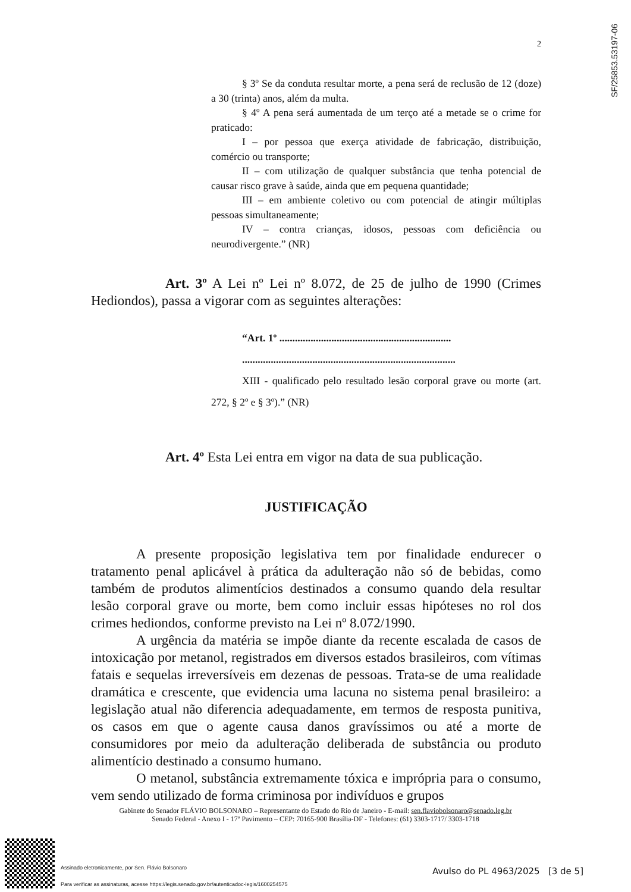SF/25853.53197-06
2
§ 3º Se da conduta resultar morte, a pena será de reclusão de 12 (doze) a 30 (trinta) anos, além da multa.
§ 4º A pena será aumentada de um terço até a metade se o crime for praticado:
I – por pessoa que exerça atividade de fabricação, distribuição, comércio ou transporte;
II – com utilização de qualquer substância que tenha potencial de causar risco grave à saúde, ainda que em pequena quantidade;
III – em ambiente coletivo ou com potencial de atingir múltiplas pessoas simultaneamente;
IV – contra crianças, idosos, pessoas com deficiência ou neurodivergente.” (NR)
Art. 3º A Lei nº Lei nº 8.072, de 25 de julho de 1990 (Crimes Hediondos), passa a vigorar com as seguintes alterações:
“Art. 1º ..................................................................
..................................................................................
XIII - qualificado pelo resultado lesão corporal grave ou morte (art. 272, § 2º e § 3º).” (NR)
Art. 4º Esta Lei entra em vigor na data de sua publicação.
JUSTIFICAÇÃO
A presente proposição legislativa tem por finalidade endurecer o tratamento penal aplicável à prática da adulteração não só de bebidas, como também de produtos alimentícios destinados a consumo quando dela resultar lesão corporal grave ou morte, bem como incluir essas hipóteses no rol dos crimes hediondos, conforme previsto na Lei nº 8.072/1990.
A urgência da matéria se impõe diante da recente escalada de casos de intoxicação por metanol, registrados em diversos estados brasileiros, com vítimas fatais e sequelas irreversíveis em dezenas de pessoas. Trata-se de uma realidade dramática e crescente, que evidencia uma lacuna no sistema penal brasileiro: a legislação atual não diferencia adequadamente, em termos de resposta punitiva, os casos em que o agente causa danos gravíssimos ou até a morte de consumidores por meio da adulteração deliberada de substância ou produto alimentício destinado a consumo humano.
O metanol, substância extremamente tóxica e imprópria para o consumo, vem sendo utilizado de forma criminosa por indivíduos e grupos
Gabinete do Senador FLÁVIO BOLSONARO – Representante do Estado do Rio de Janeiro - E-mail: sen.flaviobolsonaro@senado.leg.br
Senado Federal - Anexo I - 17º Pavimento – CEP: 70165-900 Brasília-DF - Telefones: (61) 3303-1717/ 3303-1718
Assinado eletronicamente, por Sen. Flávio Bolsonaro
Para verificar as assinaturas, acesse https://legis.senado.gov.br/autenticadoc-legis/1600254575
Avulso do PL 4963/2025 [3 de 5]